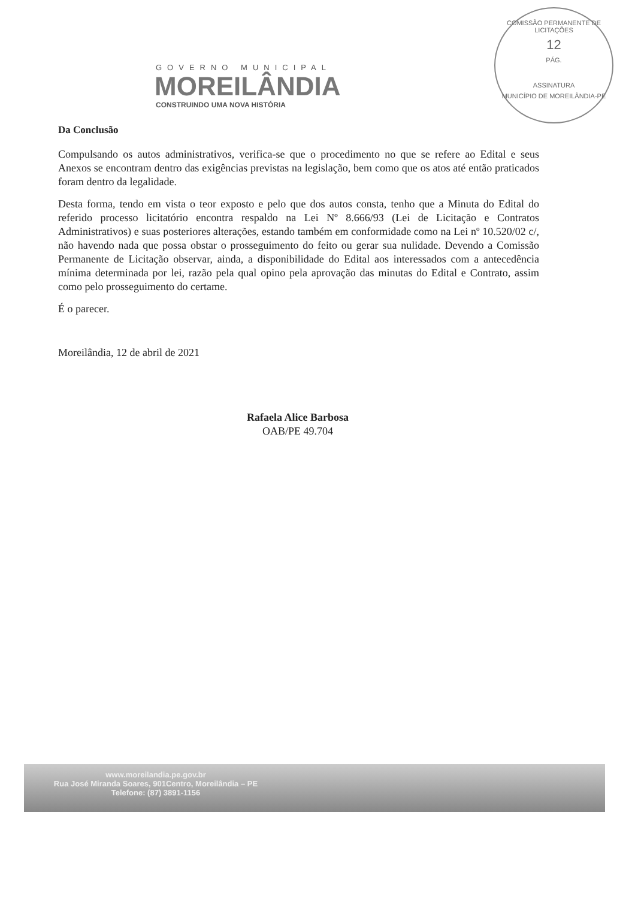GOVERNO MUNICIPAL
MOREILÂNDIA
CONSTRUINDO UMA NOVA HISTÓRIA
COMISSÃO PERMANENTE DE LICITAÇÕES
12
PÁG.
ASSINATURA
MUNICÍPIO DE MOREILÂNDIA-PE
Da Conclusão
Compulsando os autos administrativos, verifica-se que o procedimento no que se refere ao Edital e seus Anexos se encontram dentro das exigências previstas na legislação, bem como que os atos até então praticados foram dentro da legalidade.
Desta forma, tendo em vista o teor exposto e pelo que dos autos consta, tenho que a Minuta do Edital do referido processo licitatório encontra respaldo na Lei Nº 8.666/93 (Lei de Licitação e Contratos Administrativos) e suas posteriores alterações, estando também em conformidade como na Lei nº 10.520/02 c/, não havendo nada que possa obstar o prosseguimento do feito ou gerar sua nulidade. Devendo a Comissão Permanente de Licitação observar, ainda, a disponibilidade do Edital aos interessados com a antecedência mínima determinada por lei, razão pela qual opino pela aprovação das minutas do Edital e Contrato, assim como pelo prosseguimento do certame.
É o parecer.
Moreilândia, 12 de abril de 2021
Rafaela Alice Barbosa
OAB/PE 49.704
www.moreilandia.pe.gov.br
Rua José Miranda Soares, 901Centro, Moreilândia – PE
Telefone: (87) 3891-1156